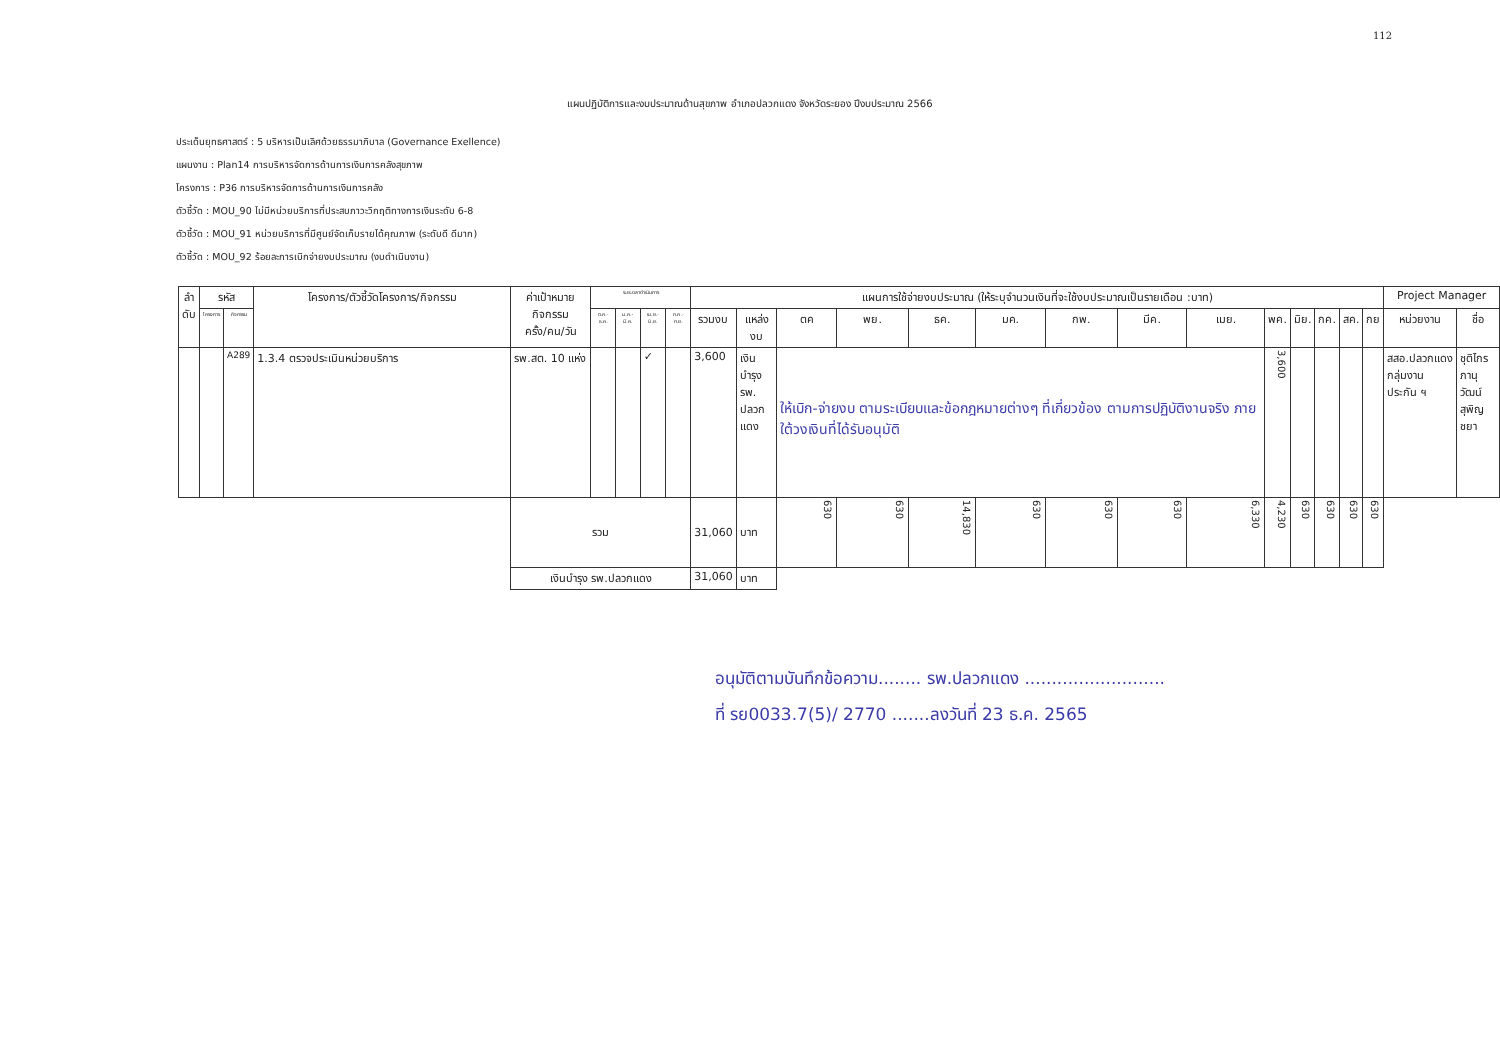112
แผนปฏิบัติการและงบประมาณด้านสุขภาพ อำเภอปลวกแดง จังหวัดระยอง ปีงบประมาณ 2566
ประเด็นยุทธศาสตร์ : 5 บริหารเป็นเลิศด้วยธรรมาภิบาล (Governance Exellence)
แผนงาน : Plan14 การบริหารจัดการด้านการเงินการคลังสุขภาพ
โครงการ : P36 การบริหารจัดการด้านการเงินการคลัง
ตัวชี้วัด : MOU_90 ไม่มีหน่วยบริการที่ประสบภาวะวิกฤติทางการเงินระดับ 6-8
ตัวชี้วัด : MOU_91 หน่วยบริการที่มีศูนย์จัดเก็บรายได้คุณภาพ (ระดับดี ดีมาก)
ตัวชี้วัด : MOU_92 ร้อยละการเบิกจ่ายงบประมาณ (งบดำเนินงาน)
| ลำ ดับ | รหัส | | โครงการ/ตัวชี้วัดโครงการ/กิจกรรม | ค่าเป้าหมายกิจกรรม ครั้ง/คน/วัน | ระยะเวลาดำเนินการ | | | | แผนการใช้จ่ายงบประมาณ (ให้ระบุจำนวนเงินที่จะใช้งบประมาณเป็นรายเดือน :บาท) | | | | | | | | | | | | | | Project Manager | |
| --- | --- | --- | --- | --- | --- | --- | --- | --- | --- | --- | --- | --- | --- | --- | --- | --- | --- | --- | --- | --- | --- | --- | --- | --- |
| | โครงการ | กิจกรรม | | | ต.ค.-ธ.ค. | ม.ค.-มี.ค. | เม.ย.-มิ.ย. | ก.ค.-ก.ย. | รวมงบ | แหล่งงบ | ตค | พย. | ธค. | มค. | กพ. | มีค. | เมย. | พค. | มิย. | กค. | สค. | กย | หน่วยงาน | ชื่อ |
| | | A289 | 1.3.4 ตรวจประเมินหน่วยบริการ | รพ.สต. 10 แห่ง | | | ✓ | | 3,600 | เงิน บำรุง รพ. ปลวก แดง | ให้เบิก-จ่ายงบ ตามระเบียบและข้อกฎหมายต่างๆ ที่เกี่ยวข้อง ตามการปฏิบัติงานจริง ภายใต้วงเงินที่ได้รับอนุมัติ | | | | | | | 3,600 | | | | | สสอ.ปลวกแดง กลุ่มงาน ประกัน ฯ | ชุติไกร ภานุวัฒน์ สุพิญชยา |
| | | | | รวม | | | | | 31,060 | บาท | 630 | 630 | 14,830 | 630 | 630 | 630 | 6,330 | 4,230 | 630 | 630 | 630 | 630 | | |
| | | | | เงินบำรุง รพ.ปลวกแดง | | | | | 31,060 | บาท | | | | | | | | | | | | | | |
อนุมัติตามบันทึกข้อความ........ รพ.ปลวกแดง ..........................
ที่ รย0033.7(5)/ 2770 .......ลงวันที่ 23 ธ.ค. 2565